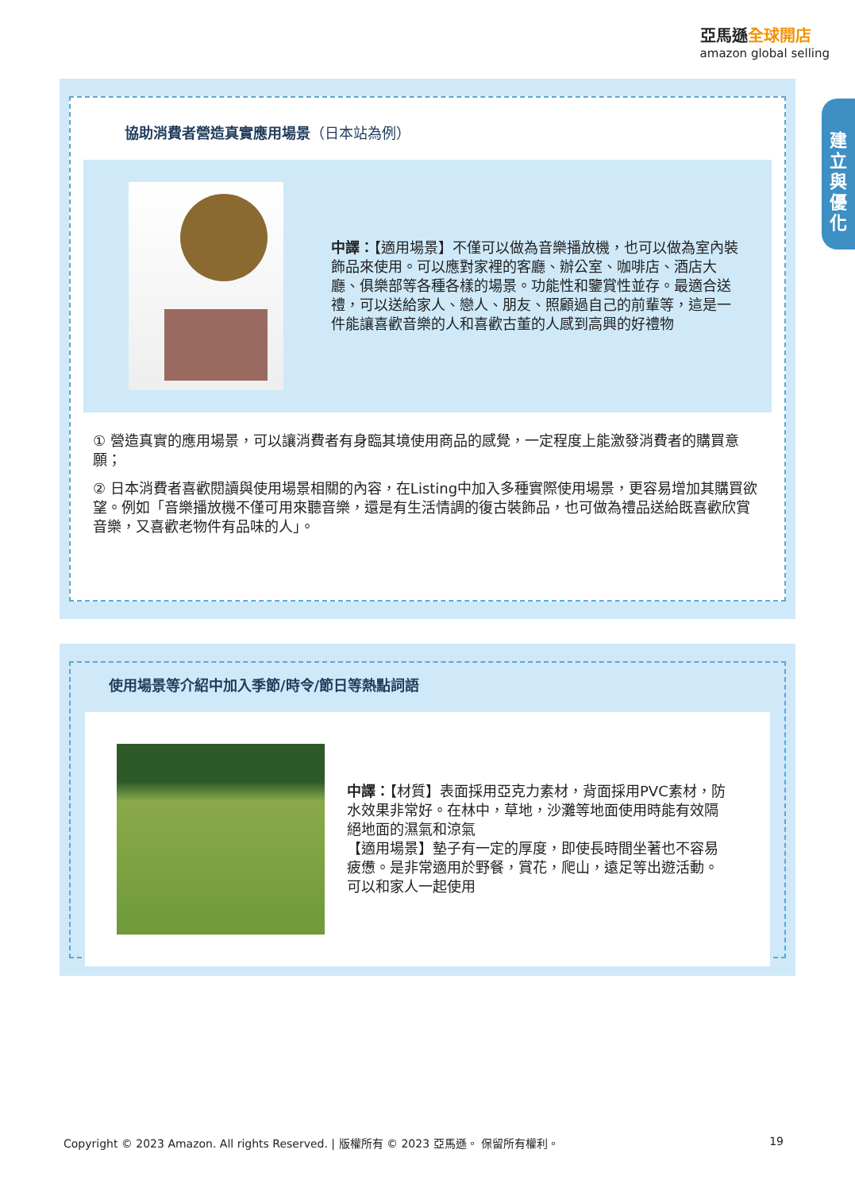亞馬遜全球開店
amazon global selling
建
立
與
優
化
協助消費者營造真實應用場景（日本站為例）
中譯：【適用場景】不僅可以做為音樂播放機，也可以做為室內裝飾品來使用。可以應對家裡的客廳、辦公室、咖啡店、酒店大廳、俱樂部等各種各樣的場景。功能性和鑒賞性並存。最適合送禮，可以送給家人、戀人、朋友、照顧過自己的前輩等，這是一件能讓喜歡音樂的人和喜歡古董的人感到高興的好禮物
① 營造真實的應用場景，可以讓消費者有身臨其境使用商品的感覺，一定程度上能激發消費者的購買意願；
② 日本消費者喜歡閱讀與使用場景相關的內容，在Listing中加入多種實際使用場景，更容易增加其購買欲望。例如「音樂播放機不僅可用來聽音樂，還是有生活情調的復古裝飾品，也可做為禮品送給既喜歡欣賞音樂，又喜歡老物件有品味的人」。
使用場景等介紹中加入季節/時令/節日等熱點詞語
中譯：【材質】表面採用亞克力素材，背面採用PVC素材，防水效果非常好。在林中，草地，沙灘等地面使用時能有效隔絕地面的濕氣和涼氣
【適用場景】墊子有一定的厚度，即使長時間坐著也不容易疲憊。是非常適用於野餐，賞花，爬山，遠足等出遊活動。可以和家人一起使用
Copyright © 2023 Amazon. All rights Reserved. | 版權所有 © 2023 亞馬遜。 保留所有權利。 19